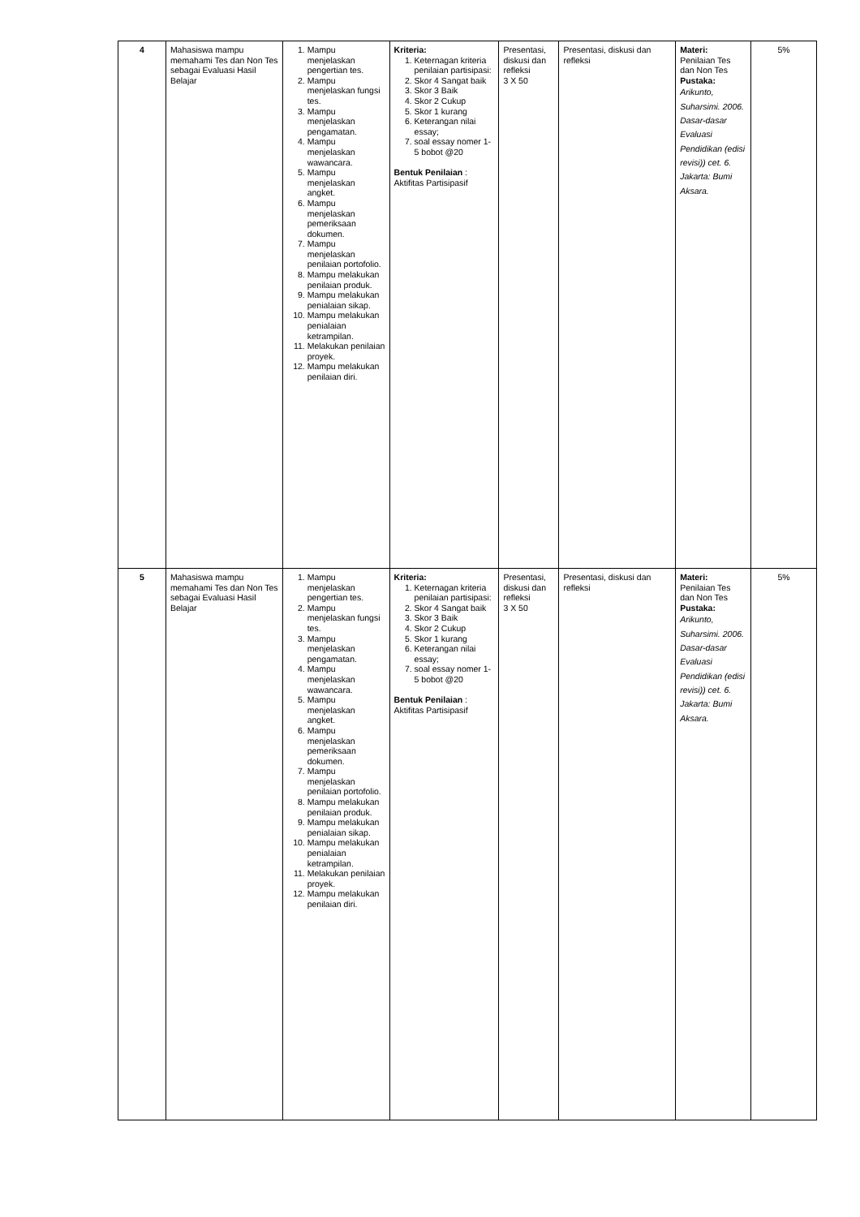| 4 | Mahasiswa mampu memahami Tes dan Non Tes sebagai Evaluasi Hasil Belajar | 1. Mampu menjelaskan pengertian tes. 2. Mampu menjelaskan fungsi tes. 3. Mampu menjelaskan pengamatan. 4. Mampu menjelaskan wawancara. 5. Mampu menjelaskan angket. 6. Mampu menjelaskan pemeriksaan dokumen. 7. Mampu menjelaskan penilaian portofolio. 8. Mampu melakukan penilaian produk. 9. Mampu melakukan penialaian sikap. 10. Mampu melakukan penialaian ketrampilan. 11. Melakukan penilaian proyek. 12. Mampu melakukan penilaian diri. | Kriteria: 1. Keternagan kriteria penilaian partisipasi: 2. Skor 4 Sangat baik 3. Skor 3 Baik 4. Skor 2 Cukup 5. Skor 1 kurang 6. Keterangan nilai essay; 7. soal essay nomer 1-5 bobot @20 Bentuk Penilaian : Aktifitas Partisipasif | Presentasi, diskusi dan refleksi 3 X 50 | Presentasi, diskusi dan refleksi | Materi: Penilaian Tes dan Non Tes Pustaka: Arikunto, Suharsimi. 2006. Dasar-dasar Evaluasi Pendidikan (edisi revisi)) cet. 6. Jakarta: Bumi Aksara. | 5% |
| 5 | Mahasiswa mampu memahami Tes dan Non Tes sebagai Evaluasi Hasil Belajar | 1. Mampu menjelaskan pengertian tes. 2. Mampu menjelaskan fungsi tes. 3. Mampu menjelaskan pengamatan. 4. Mampu menjelaskan wawancara. 5. Mampu menjelaskan angket. 6. Mampu menjelaskan pemeriksaan dokumen. 7. Mampu menjelaskan penilaian portofolio. 8. Mampu melakukan penilaian produk. 9. Mampu melakukan penialaian sikap. 10. Mampu melakukan penialaian ketrampilan. 11. Melakukan penilaian proyek. 12. Mampu melakukan penilaian diri. | Kriteria: 1. Keternagan kriteria penilaian partisipasi: 2. Skor 4 Sangat baik 3. Skor 3 Baik 4. Skor 2 Cukup 5. Skor 1 kurang 6. Keterangan nilai essay; 7. soal essay nomer 1-5 bobot @20 Bentuk Penilaian : Aktifitas Partisipasif | Presentasi, diskusi dan refleksi 3 X 50 | Presentasi, diskusi dan refleksi | Materi: Penilaian Tes dan Non Tes Pustaka: Arikunto, Suharsimi. 2006. Dasar-dasar Evaluasi Pendidikan (edisi revisi)) cet. 6. Jakarta: Bumi Aksara. | 5% |